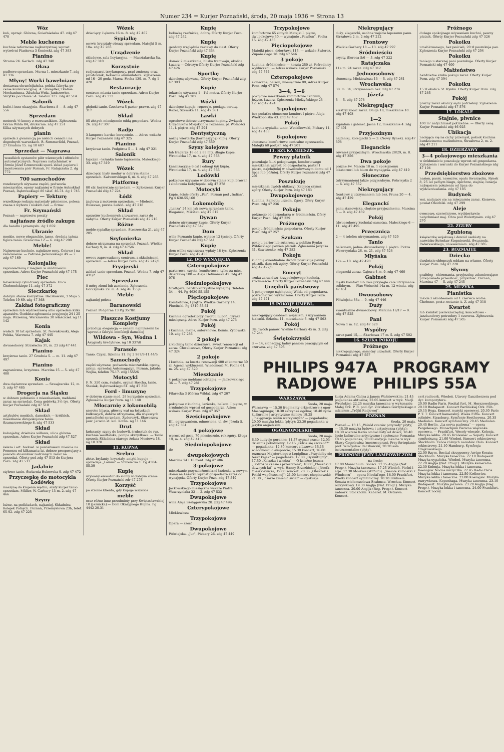Numer 234 = Kurjer Poznański, środa, 20 maja 1936 = Strona 13
Wóz
koń, uprzęż. Główna, Gnieźnieńska 47. zdg 47 478
Meble kuchenne
kuchnie reformowe najkorzystniej wprost wytwórni Piaskowa 3 Koniecki. zdg 47 383
Pianino
Stroma 24. Gerlach. zdg 47 340
Okna
pudłowe sprzedam. Murna 1, mieszkanie 7. zdg 47 336
Młyny! Worki bawełniane
dostarcza chrześcijańska, polska fabryka po cenie konkurencyjnej. A. Szwajdler, Tkalnia Mechaniczna, Zduńska-Wola, Janiszewice. Skrytka pocztowa 54. Telefon 127. zdg 47 514
Salonik
bufet i inne okazyjnie. Skarbowa 8 — 8. zdg 47 556
Sprzedam
motorek ½ konny z rozruszni­kiem. Zgłoszenia Górna Wilda 84, drukarnia. zdg 47 251
Kilka używanych dobrych
pianin
sprzeda z gwarancją po niskich cenach i na dogodnych warunkach. B. Sommerfeld, Poznań, 27 Grudnia 15. ng 10 687
Sprzedaż — Naprawa
wszelkich systemów piór wiecznych i ołówków automatycznych. Naprawa natychmiast w firmie Józef Czosnowski speci. skład papieru i montowania piór Poznań, Fr. Ratajczaka 2. dg 772
700 samochodów
rozebranych używane części, podwozia mieczarskie, opony najtaniej w firmie Autoskład Poznań, Dąbrowskiego 80 telef. 46-74. dg 1 745
Papiery — Tekturę
wszelkiego rodzaju materjały piśmienne, poleca znana z wyboru i niskich cen — firma:
Fr. Szymański
Poznań — naprzeciw poczty
najtańsze źródło zakupu
dla handlu i przemysłu. dg 1 859
Ubranie
męskie, nowe eleganckie, jasne, średnia tęższa figura tanio. Graniczna 12 — 6. zdg 47 200
Meble!
Najnowsze kuchnie, najniższe ceny. Gotowe i na zamówienie. — Patrona Jackowskiego 49 — 7. zdg 47 169
Kolonjalkę
zaprowadzoną z maglem w śródmieściu sprzedam. Adres Kurjer Poznański zdg 47 175
Piec
łazienkowy cylindrowy sprzedam. Ulica Chełmońskiego 11. zdg 47 372
Sieczkarkę
dobrym stanie korzystnie. Baczkowski, 3 Maja 5. Telefon 19-69. zdg 47 368
Zakład fotograficzny
sprzedam lub wydzierżawię albo sprzedam kilka aparatów. Osobiste zgłoszenia przyjmuję 24 i 25 maja. Wrześnią, Warszawska 30 właściciel. ng 11 142
Konia
wałach 10 lat sprzedam. St. Nowakowski, Aleja Polska, Warowna 7. zdg 47 445
Kajak
dwuosobowy. Strzelecka 31, m. 23 zdg 47 441
Pianino
krzyżowe tanio. 27 Grudnia 5. — m. 11. zdg 47 497
Pianino
zagraniczne, krzyżowe. Marcina 15 — 5. zdg 47 488
Konie
dwa ciężarowe sprzedam. — Szwajcarska 12, m. 3. zdg 47 485
Drogerja na Śląsku
w dobrem położeniu z mieszkaniem, meblami zaraz na sprzedaż. Cena gotówką 3½ tys. Oferty Kurjer Poznański zdg 47 510
Skład
artykułów męskich, damskich — krótkich, mieszkanie dwupokojowe tanio. Szamarzewskiego 8. zdg 47 533
Skład
kolonjalny, dzielnica willowa, ulica główna sprzedam. Adres Kurjer Poznański zdg 47 527
Skład
żelaza i art. budowl. w powiatowem mieście na Pomorzu od kilkunastu lat dobrze prosperujący z powodu stosunków rodzinnych zaraz na sprzedaż. Oferty pod zdg 47 513 do Kurjera Pozn. zdg 47 513
Jadalnie
stylowe tanio. Stolarnia Bukowska 9. zdg 47 472
Przyczepkę do motocykla Lodówkę
maszynę do krojenia wędlin, szafy kurjer tanio sprzedam. Müller, W. Garbary 13 m. 2. zdg 47 466
Szyny
lużne, na podkładach, najtaniej. Składnica Kolejek Polnych. Poznań, Przemysłowa 23b, telef. 65-92. zdg 47 225
Wózek
dziecięcy. Łąkowa 16 m. 8. zdg 47 467
Sypialkę
serwis kryształy obrazy sprzedam. Matejki 5 m. 10a. zdg 47 283
Urządzenie
składowe, sala licytacyjna. — Masztalarska 5a. zdg 47 310
Korzystnie
radjoaparat trzylampowy, prąd zmienny oraz prostownik, ładownia akumulatora. Zgłoszenia od 16—20 godz. Marsz. Focha 139, m. 7. dg 1 420
Restaurację
centrum miasta tanio sprzedam. Adres Kurjer Pozn. zdg 47 332
Wózek
głęboki tanio. Czesława 5 parter prawo. zdg 47 317
Skład
85 złotych miesięcznie oddą gospodarz. Wodna 26. zdg 47 307
Radjo
3-lampowe bardzo korzystnie. — Adres wskaże Kurjer Poznański zdg 47 325
Pianino
krzyżowe tanio. Podgórna 5 — 1. zdg 47 321
Salonik
tapczan - leżanka tanio tapicernia. Małeckiego 33. zdg 47 319
Wózek
dziecięcy, biały modny w dobrym stanie sprzedam. Karwowskiego 6, m. 4. zdg 47 265
Platformę
80 ctr. korzystnie sprzedam. — Zgłoszenia Kurjer Poznański zdg 47 224
Łódź
żaglowa z motorem sprzedam. — Mielecki, Buszewo, poczta Luboń. zdg 47 218
Skład
sprzętów kuchennych z towarem zaraz do nabycia. Oferty Kurjer Poznański zdg 47 216
Różne
meble sypialkę sprzedam. Steszewska 21. zdg 47 205
Szyfonierka
dobrze utrzymana na sprzedaż. Poznań, Wielkie Garbary 9, m. 4. zdg 47 475/6
Skład
owocu zaprowadzony centrum, z składnicami sprzedam. — Adres Kurjer Pozn. zdg 47 247/8
Fryzjerski
zakład tanio sprzedam. Poznań, Wodna 7. zdg 47 431/2
Sprzedam
8 mórg ziemi lub zamienię. Zgłoszenia Górczyńska 29. m. 4. zdg 46 155/6
Meble
najtaniej poleca
Baranowski
Poznań Podgórna 13 Pg 3570/1
Płaszcze Kostjumy Komplety
prżodują elegancją — cenami najniższemi bo wprost z fabryki konfekcji damskiej
Wildowa - Syn, Wodna 1
Asygnaty kredytowe. ng 10 337/8
Parasole
Tanio. Czysz. Szkolna 11. Pg 2 967/8-11.44/5
Samochody
części używane, podwozia mieczarskie, opony, zakup, sprzedaż Automagazyn, Poznań, Jakóba Wujka, telefon 75-17. zdg 1555/6
Motocykl
F. N. 350 ccm, światło, sygnał Boscha, tanio. Stasiak, Dąbrowskiego 81. zdg 47 358
Ford - limuzynę
w dobrym stanie mod. 28 korzystnie sprzedam. Zgłoszenia Kurjer Pozn. ng 11 148
Młocarnię z lokomobilą
szeroko bijąca, główny wał na łożyskach kulkowych, dobrze utrzymana, dla większych posiadłości sprzedam. Zydorczyk, Sławoszew pow. Jarocin st. kol. Kotlin. ng 11 146
Drut
kolczasty, szyny do budowli, śrubsztak do rur, kuchnia westfalska, pompa skrzydłowa. — Tanio sprzeda Składnica starego żelaza Mostowa 18. ng 10 378
11. KUPNA
Srebro
złoto, brylanty, kryształy, antyki kupuje — sprzedaje „Lamus" — Strzelecka 1. Pg 4304-55.39
Kupię
używany elewator do słomy w dobrym stanie. Oferty Kurjer Poznański zdr 47 276
Korzyść
po stronie klienta, gdy kupuje wszelkie
meble
oraz różne inne przedmioty przy Świętosławskiej 10 (Jezuicka) — Dom Okazyjnego Kupna. Pg 4442-20.31
Kupię
lodówkę rzeźnicką, dobrą. Oferty Kurjer Pozn. zdg 47 242
Kupię
gerdony względnie zastawy do ciast. Oferty Kurjer Poznański zdg 47 334
Kupię
domek 2 mieszkania, blisko tramwaju, okolica Łazarz — Górczyn Oferty Kurjer Poznański zdg 47 426
Sportkę
dziecięcą używaną. Oferty Kurjer Poznański zdg 47 393
Kupię
tokarnię używaną 1—1½ metra. Oferty Kurjer Pozn. zdg 47 387
Wózki
dziecięce kupuje, reperuje, pociąga ceratą. Razer, Szewska 11. zdg 47 361
Ławki
ogrodowe dobrze utrzymane kupimy. Związek Urzędników Miejskich w Poznaniu, pl. Wolności 11, I. piętro. zdg 47 294
Dentystyczną
nożną wiertarkę (bormaszynę) kupię. Oferty Kurjer Poznański zdg 47 559
Szyny kolejowe
lub tragarze 16 od 2.85 mtr. długie kupię. Wroniecka 17, m. 4. zdg 47 568
Rury
kanalizacyjne 6 cal i odnogi 6/6 kupię. Wroniecka 17, m. 4. zdg 47 566
Lodówki
pokojowe używane w dobrym stanie kupi browar i słodownia Kobylepole. zdg 47 378
Motocykl
kupię, ścisłe oferty „Par", Poznań pod „Indian". Pg 4 638-55,160
Lokomobilę
„Lanza" 24 km jak nową sprzedam tanio. Biegański, Mikstat. zdg 47 512
Dywan
dobrze utrzymany kupię. Oferty Kurjer Poznański zdg 47 547
Dom
wille Poznaniu kupię, wpłace 12 tysięcy. Oferty Kurjer Poznański zdg 47 541
Kupię
dom willkę czynszową wpłaty 18 tys. Zgłoszenia Kurjer Pozn. zdg 47 455
12. DO WYNAJĘCIA
Czteropokojowe
parterowe, czyste, komfortowe, tylko za mies. dzierżawą 100.— Aleja Hetmańska 42. zdg 47 076
Siedmiopokojowe
Grottgera, bardzo korzystnie wynajmę. Telefon 34 — 44. Pg 4630-55,155
Pięciopokojowe
komfortowe, I piętro, Wielkie Garbary 14. Pluciński. Pg 4310-55,61
Pokój
kuchnia ogródek przy dworcu Luboń, czynsz miesięczny. Adres Kurjer Pozn. zdg 47 273
Pokój
i kuchnia, meble, suterenowe. Komis. Żydowska 10. zdg 47 286
2 pokoje
z kuchnią tanio dzierżawa, zwrot renowacji od zaraz. Chwaliszewo, Oferty Kurjer Poznański zdg 47 324
2 pokoje
i kuchnia, za koszta renowacji 400 zł komorne 30 zł. Agenci wykluczeni. Wiadomość M. Focha 61, m. 25. zdg 47 320
Mieszkanie
4 pokojowe meblami odstąpię. — Jackowskiego 36 — 7. zdg 47 281
Trzypokojowe
Filarecka 3 (Górna Wilda). zdg 47 207
4
pokojowe z kuchnią, łazienką, balkon. I piętro, w śródmieściu wprost od gospodarza. Adres wskaże Kurjer Pozn. zdg 47 357
Sześciopokojowe
III., ogrzewaniem, odnowione, ul. św. Józefa 5. zdg 47 351
4 pokojowe
wprost od gosp. 70 miesięcznie, rok zgóry. Długa 10, m. 4. zdg 47 415
Siedmiopokojowe
do
dwupokojowych
Marcina 74 I 18 front. zdg 47 406
3-pokojowe
mieszkanie przynależnościami łazienką w nowym domu na Łazarzu wprost gospodarza zaraz do wynajęcia. Oferty Kurjer Pozn. zdg 47 549
Trzypokojowe
Jackowskiego miesięczna wskaże Piotra Wawrzyniaka 32 — 2. zdg 47 532
Dwupokojowe
willa Aleja Szelągowska 28. zdg 47 496
Czterypokojowe
Mickiewicza
Trzypokojowe
Opera — sześć
Dwupokojowe
Pólwiejska. „Jur", Piekary 26. zdg 47 449
Trzypokojowe
komfortowe 65 złotych Matejki I. piętro, dwupokojowe 40.— wynajmie „Pawilon". Focha 15. zdg 47 435
Pięciopokojowe
Matejki piece, dzierżawa 115. — wskaże Świercz, Żupańskiego 18. zdg 47 546
3 pokoje
kuchnia, śródmieście — koszta 250 zł. Pośrednicy wykluczeni. — Adres wskaże Kurjer Poznański zdg 47 544
Czteropokojowe
słoneczne, balkon, miesięcznie 80, Adres Kurjer Pozn. zdg 47 574
3—4, 5—6
pokojowe mieszkania komfortowe centrum, Jeżyce, Łazarz. Zgłoszenia Mielżyńskiego 23 — 12. zdg 47 474
5-pokojowe
bez podatku słoneczne komfort I piętro. Aleja Wielkopolska 43. zdg 47 457
Pokój
kuchnia sypialka tanio. Wędzikowski, Piekary 11. zdg 47 453
6-pokojowe
słoneczne komfortowe centralne ogrzewanie. Matejki 68 portjer. zdg 47 501
13. SZUKA MIESZK.
Pewny płatnik
poszukuje 3—4 pokojowego, komfortowego mieszkania wprost od gospodarza, parter I piętro, najchętniej w nowobudowanym domu od 1 lipca lub później. Oferty Kurjer Poznański zdg 47 201
Poszukuję
mieszkania dwóch ubikacyj. Zapłacę czynsz zgóry. Oferty Kurjer Pozn. zdg 47 183
Dwupokojowego
kuchnia. Samotni urzędn. Zgóry. Ofery Kurjer Pozn. zdg 47 236
Pokoju
próżnego od gospodarza w śródmieściu. Ofery Kurjer Pozn. zdg 47 239
Próżnego
pokoju śródmieściu gospodarza. Oferty Kurjer Pozn. zdg 47 257
Szukam
pokoju parter lub suterena w pobliżu Rynku Wildeckiego pewien płatnik. Zgłoszenia Jeżycka 31, Sawczenko. zdg 47 282
Pokoju
kuchnią ewentualnie dwóch poszukuje pewny płatnik, dam rok zgóry. Oferty Kurjer Poznański zdg 47 427/8
Emeryt
szuka zaraz dwu- trzypokojowego kuchnią, śródmieście. Oferty Kurjer Poznański zdg 47 444
Urzędnik państwowy
3 pokojowego najchętniej Wilda od gospodarza, pośrednictwo wykluczone. Oferty Kurjer Pozn. zdg 47 471
15 POKOJE UMEBL.
Pokój
niekrępujący osobnem wejściem, z używaniem łazienki. Szkolna 11, mieszkanie 6. zdg 47 563
Pokój
dla dwóch panów. Wielkie Garbary 45 m. 3. zdg 47 244
Świętokrzyski
3 — 14, słoneczny, ładny paniom pracującym od czerwca. zdg 47 395
Niekrępujący
duży, elegancki, osobne wejście lepszemu panu. Strzałowa 2 m. 2 zdg 47 212
Frontowy
Wielkie Garbary 18 — 13. zdg 47 297
Śródmieściu
czysty. Sieroca 5/6 — 5. zdg 47 322
Ratajczaka
11a m. 94 zaraz. zdg 47 312
Jednoosobowy
słoneczny. Mickiewicza 13 — 5. zdg 47 261
Wrocławska
38. m. 34, utrzymaniem bez. zdg 47 274
Józefa
3 — 5. zdg 47 278
Niekrępujący
elektryczność zaraz. Długa 18, mieszkanie 10. zdg 47 403
1—2
sypialnia i gabinet. Jasna 12, mieszkanie 4. zdg 47 401
Przyjezdnym
najtaniej, Kolegjacki 5 — 3. (Nowy Rynek). zdg 47 398
Eleganckie
również przyjezdnym. Wrocławska 28/29, m. 8. zdg 47 356
Dwa pokoje
próżne św. Marcin 18 m. 1 spokojnemu lokatorowi lub biuro do wynajęcia. zdg 47 419
Słoneczne
(utrzymaniem) także przyjezdnym. Półwiejska 2 — 6. zdg 47 552
Niekrępujący
frontowy z utrzymaniem lub bez. Prusa 20 — 4. zdg 47 429
Eleganckí
panu stanowiska, chętnie przyjezdnemu. Marcina 5 — 9. zdg 47 439
Pokój
(dwuosobowy kuchnia) samotna. Małeckiego 6 — 11. zdg 47 495
Przecznica
2 — 4 telefon utrzymaniem. zdg 47 529
Tanio
balkonem, jedno- dwuosobowy I. piętro. Piotra Wawrzyniaka 26, m. 21. zdg 47 528
Młyńska
12a — 10. zdg 47 470
Pokój
elegancki zaraz. Gajowa 4 m. 9. zdg 47 460
Gabinet
męski komfort lub dwa przyległe cale utrzymanie solidnym. — Plac Wolności 14a m. 12 winda. zdg 47 451
Dwuosobowy
Półwiejska 38a — 9. zdg 47 446
Duży
ewentualnie dwuosobowy. Marcina 16/17 — 9. zdg 47 525
Pani
Nowa 1 m. 12. zdg 47 520
Wspólny
zaraz pani 15,—. Skarbowa 17 m. 5. zdg 47 502
16. SZUKA POKOJU
Próżnego
niekrępującego, samotny urzędnik. Oferty Kurjer Poznański zdg 47 557
Próżnego
dużego spokojnego używaniem kuchni, pewny płatnik. Oferty Kurjer Poznański zdg 47 326
Pokoiku
umeblowanego, bez pościeli, 20 zł poszukuje pan. Zgłoszenia Kurjer Poznański zdg 47 204
Pokoiku
taniego u starszej pani poszukuje. Oferty Kurjer Poznański zdg 47 400
Małżeństwo
bezdzietne szuka pokoju zaraz. Oferty Kurjer Pozn. zdg 47 394
Pokoiku
15 zł okolica St. Rynku. Oferty Kurjer Pozn. zdg 47 285
Pokój
próżny zaraz okolicy sądu potrzebny. Zgłoszenia Kurjer Poznański zdg 47 576
17. LOKALE
Stajnie, piwnice
100 m² natychmiast potrzebne. — Oferty ceną Kurjer Poznański zdg 46 925
Ubikacja
nadająca się na cichy przemysł, pokoik kuchnia bezdzietnemu małżeństwu, Strzałowa 2, m. 2. zdg 47 211
18. DZIERŻAWY
3—4 pokojowego mieszkania
w śródmieściu poszukuję wprost od gospodarza. Zgłoszenia i warunki do Kurjer Poznańskiego zdg 47 194
Przedsiębiorstwo zbożowe
nasion, paszy, nawozów, opału Swarzędzu, Rynek 8, 25 lat pełnym biegu, śpichrze, stajnie, lunarja najlepszem położeniu od lipca do wydzierżawienia. zdg 47 185
Budynek
wsi, nadający się na mleczarnię zaraz. Kiszewo, powiat Oborniki. zdg 47 299
Aleje
owocowe, czereśniowe, wydzierżawię natychmiast maj. Obra pod Wolsztynem. zdg 47 270
22. ZGUBY
Zgubioną
książeczkę wojskową i dowód osobisty na nazwisko Bolesław Stępniewski, Swarzędz, Paderewskiego, unieważniam. zdg 47 385
23. ROZMAITE
Dziecko
dwuletnie chłopczyk oddam na własne. Oferty Kurjer Pozn. zdg 47 228
Słynny
grafolog - chiromanta, przyjezdny, zdumiewająco przepowiada przeszłość, przyszłość. Poznań, Marcina 47 — 5. zdg 47 245
25. MUZYKA
Pianistka
młoda z akordeonem od 1 czerwca wolna. Chełmno, poste-restante A. Z. zdg 47 318
Kwartet
lub kwintet pierwszorzędny, koncertowo - jazzbandowy potrzebny 1 czerwca. Zgłoszenia Kurjer Poznański zdg 47 505
PHILIPS 947A PROGRAMY RADJOWE PHILIPS 55A
WARSZAWA
Środa, 20 maja.
Warszawa — 15.30 fragmenty orkiestrowe z oper Mascagniego; 18.30 skrzynka ogólna; 18.40 życie kulturalne i artystyczne stolicy; 19.25 „Pielęgnacja roślin warzywnych" — pogadanka; 20.00 muzyka lekka (płyty); 23.30 pogadanka w języku angielskim.
OGÓLNOPOLSKIE
Środa, 20 maja.
6.30 audycje poranne; 11.57 sygnał czasu; 12.03 dziennik południowy; 12.15 „Gdzie się szczelić?" — pogadanka; 12.30 koncert z Lwowa; 15.15 wiadomości o eksporcie; 15.30 koncert; 16.00 rozmowa Majsterkiego z Lepiglina; „Przydałby się teraz kajak" — pogadanka; 17.00 „Dyskutujmy"; 17.50 „Książka i wiedza" — O książce Jeansa „Podróż w czasie i przestrzeni"; 18.00 „Ploseńki z dawnych lat" w wyk. Hanny Brzezińskiej i Józefa Oleszkiewicza; 19.00 koncert; 20.35 „Obrazek z Polski współczesnej"; 21.00 koncert chopinowski; 21.30 „Pisarze zmienić świat" — dyskusja.
kusja Adama Galisa z Janem Waśniewskim; 21.45 pogadanka aktualna; 22.05 koncert w wyk. Marji Wrońskiej; 22.25 muzyka taneczna w wykonaniu Małej Ork. P. R. pod dyr. Zdzisława Górzyńskiego z udziałem „Trójki Radjowej".
POZNAŃ
Środa, 20 maja.
Poznań — 13.15 „Wśród czarów przyrody" płyty; — 15.30 muzyka ludowa i artystyczna (płyty); 18.30 wiersze Kazio omówi listy od dzieci; 18.40 życie kulturalne artystyczne i społeczne Poznania; 18.45 pogadanka; 20.00 audycja lokalna w wyk. Sławy Gogolewicz (mezzosopran). Przy fortepianie prof. Władysław Raczkowski; 20.20 sola instrumentalne (płyty).
PROPONUJEMY LAMPOWICZOM
na środę:
17.00 Monachium. Soliści. 17.15 Anglja (Nat. Progr.). Muzyka taneczna. 17.25 Wiedeń. Pieśni i arje. 17.30 Moskwa (WCSPS). „Wesołe kumoszki z Windsoru" — opera Nicolai'ego. 18.00 Frankfurt. Wielki koncert symfoniczny. 18.10 Bruksela. Sonata wiolonczelowa Brahmsa. Wrocław. Koncert rozrywkowy. 19.30 Anglja (Nat. Progr.). Muzyka taneczna. 20.00 Anglja (Reg. Progr.). Koncert radoork. Stockholm. Kabaret. M. Ostrawa. Koncert.
cert radioork. Wiedeń. Utwory Ganziberzera pod dyr. kompozytora.
20.00 Radio Paris. Recital fort. M. Horszowskiego. 20.10 Budapeszt. Koncert Berlińskiej Ork. Filh. 20.15 Ryga. Koncert muzyki operowej. 20.30 Paris P. T. T. Koncert kameralny. Wieża Eiffla. Koncert solistów. Strasburg. Symfonje Beethovena. 20.35 Mediolan. Koncert symfoniczny. 20.45 Mediolan. 20.45 Berlin. „La serva padrona" — opera Pergolesego. Monachjum Barwna wiązanka operowa. — Frankfurt. Wesoły wieczór. Kolonja. Muzyka lekka. 20.45 Królewiec — Sopoty. Koncert symfoniczny. 21.00 Wiedeń. Koncert orkiestrowy. Stockholm. Tańce różnych narodów. Oslo. Koncert orkiestrowy. 21.10 Hamburg. Symfonja Czajkowskiego.
22.00 Rzym. Recital skrzypcowy Arrigo Serato. Stockholm. Muzyka taneczna. 22.10 Budapeszt. Muzyka cygańska. Wiedeń. Muzyka taneczna. 22.20 Anglja (Nat. Progr.). Muzyka kameralna. 22.30 Kolonja. Muzyka lekka i taneczna. Koenigsw. Nocna muzyczka. 22.45 Radio Paris. Muzyka lekka i taneczna. 22.50 Królewiec. Muzyka lekka i taneczna. 23.00 Koenigsw. Muzyka rozrywkowa. Kopenhaga. Muzyka taneczna. 23.10 Budapeszt. Muzyka jazzowa. 23.20 Anglja (Reg. Progr.). Muzyka lekka i taneczna. 24.00 Frankfurt. Koncert nocny.